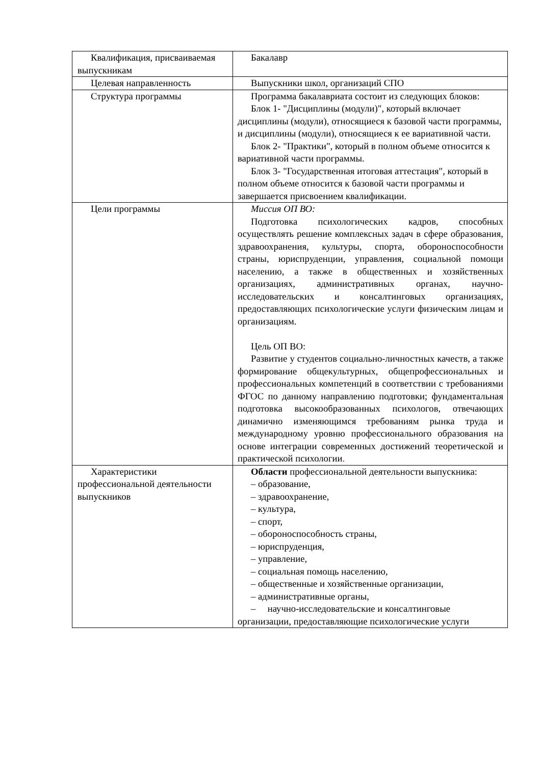| Квалификация, присваиваемая выпускникам | Бакалавр |
| Целевая направленность | Выпускники школ, организаций СПО |
| Структура программы | Программа бакалавриата состоит из следующих блоков: Блок 1- "Дисциплины (модули)", который включает дисциплины (модули), относящиеся к базовой части программы, и дисциплины (модули), относящиеся к ее вариативной части. Блок 2- "Практики", который в полном объеме относится к вариативной части программы. Блок 3- "Государственная итоговая аттестация", который в полном объеме относится к базовой части программы и завершается присвоением квалификации. |
| Цели программы | Миссия ОП ВО: Подготовка психологических кадров, способных осуществлять решение комплексных задач в сфере образования, здравоохранения, культуры, спорта, обороноспособности страны, юриспруденции, управления, социальной помощи населению, а также в общественных и хозяйственных организациях, административных органах, научно-исследовательских и консалтинговых организациях, предоставляющих психологические услуги физическим лицам и организациям. Цель ОП ВО: Развитие у студентов социально-личностных качеств, а также формирование общекультурных, общепрофессиональных и профессиональных компетенций в соответствии с требованиями ФГОС по данному направлению подготовки; фундаментальная подготовка высокообразованных психологов, отвечающих динамично изменяющимся требованиям рынка труда и международному уровню профессионального образования на основе интеграции современных достижений теоретической и практической психологии . |
| Характеристики профессиональной деятельности выпускников | Области профессиональной деятельности выпускника: – образование, – здравоохранение, – культура, – спорт, – обороноспособность страны, – юриспруденция, – управление, – социальная помощь населению, – общественные и хозяйственные организации, – административные органы, – научно-исследовательские и консалтинговые организации, предоставляющие психологические услуги |